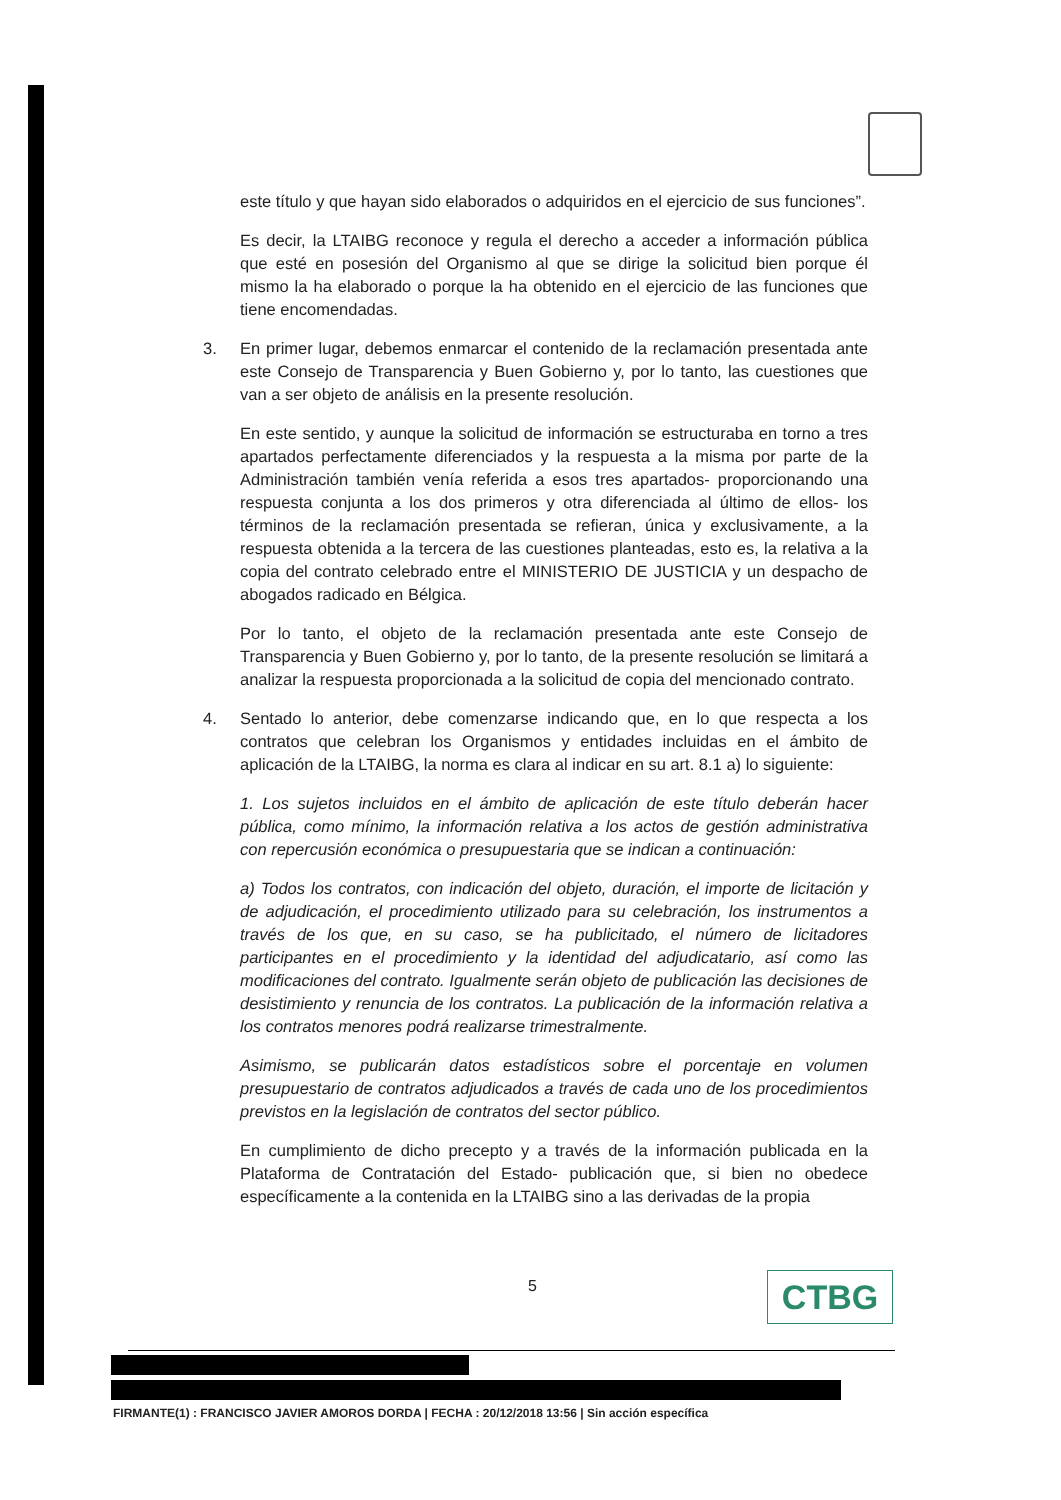este título y que hayan sido elaborados o adquiridos en el ejercicio de sus funciones”.
Es decir, la LTAIBG reconoce y regula el derecho a acceder a información pública que esté en posesión del Organismo al que se dirige la solicitud bien porque él mismo la ha elaborado o porque la ha obtenido en el ejercicio de las funciones que tiene encomendadas.
3. En primer lugar, debemos enmarcar el contenido de la reclamación presentada ante este Consejo de Transparencia y Buen Gobierno y, por lo tanto, las cuestiones que van a ser objeto de análisis en la presente resolución.
En este sentido, y aunque la solicitud de información se estructuraba en torno a tres apartados perfectamente diferenciados y la respuesta a la misma por parte de la Administración también venía referida a esos tres apartados- proporcionando una respuesta conjunta a los dos primeros y otra diferenciada al último de ellos- los términos de la reclamación presentada se refieran, única y exclusivamente, a la respuesta obtenida a la tercera de las cuestiones planteadas, esto es, la relativa a la copia del contrato celebrado entre el MINISTERIO DE JUSTICIA y un despacho de abogados radicado en Bélgica.
Por lo tanto, el objeto de la reclamación presentada ante este Consejo de Transparencia y Buen Gobierno y, por lo tanto, de la presente resolución se limitará a analizar la respuesta proporcionada a la solicitud de copia del mencionado contrato.
4. Sentado lo anterior, debe comenzarse indicando que, en lo que respecta a los contratos que celebran los Organismos y entidades incluidas en el ámbito de aplicación de la LTAIBG, la norma es clara al indicar en su art. 8.1 a) lo siguiente:
1. Los sujetos incluidos en el ámbito de aplicación de este título deberán hacer pública, como mínimo, la información relativa a los actos de gestión administrativa con repercusión económica o presupuestaria que se indican a continuación:
a) Todos los contratos, con indicación del objeto, duración, el importe de licitación y de adjudicación, el procedimiento utilizado para su celebración, los instrumentos a través de los que, en su caso, se ha publicitado, el número de licitadores participantes en el procedimiento y la identidad del adjudicatario, así como las modificaciones del contrato. Igualmente serán objeto de publicación las decisiones de desistimiento y renuncia de los contratos. La publicación de la información relativa a los contratos menores podrá realizarse trimestralmente.
Asimismo, se publicarán datos estadísticos sobre el porcentaje en volumen presupuestario de contratos adjudicados a través de cada uno de los procedimientos previstos en la legislación de contratos del sector público.
En cumplimiento de dicho precepto y a través de la información publicada en la Plataforma de Contratación del Estado- publicación que, si bien no obedece específicamente a la contenida en la LTAIBG sino a las derivadas de la propia
5 CTBG
FIRMANTE(1) : FRANCISCO JAVIER AMOROS DORDA | FECHA : 20/12/2018 13:56 | Sin acción específica